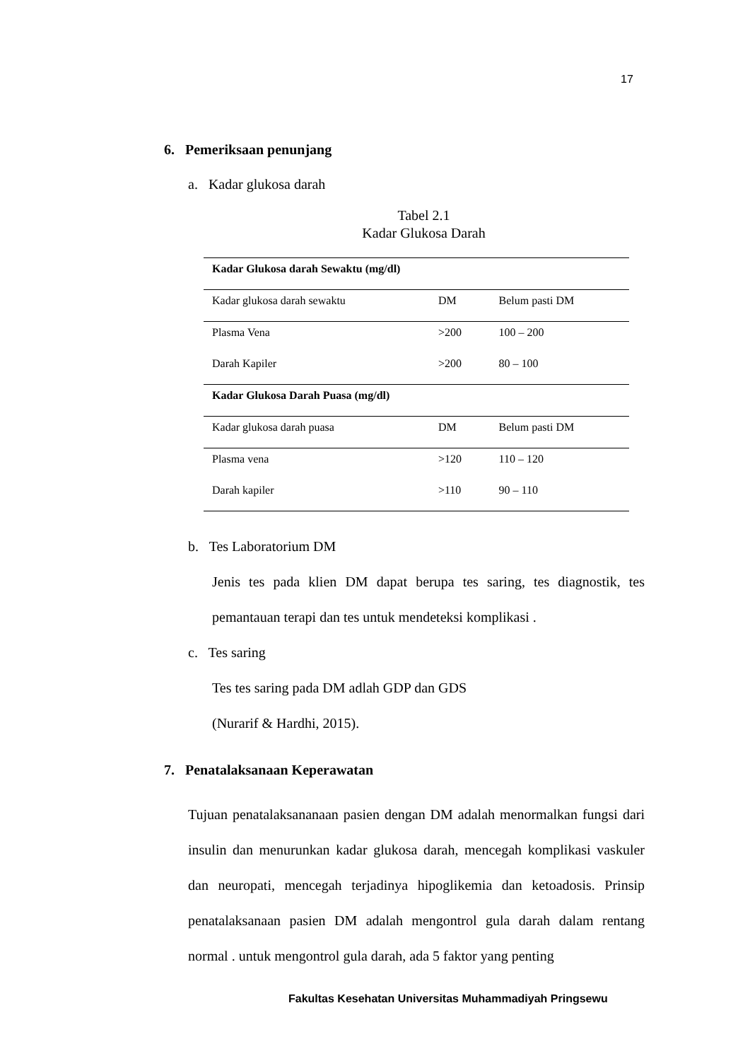17
6. Pemeriksaan penunjang
a. Kadar glukosa darah
Tabel 2.1
Kadar Glukosa Darah
| Kadar Glukosa darah Sewaktu (mg/dl) | | |
| Kadar glukosa darah sewaktu | DM | Belum pasti DM |
| Plasma Vena | >200 | 100 – 200 |
| Darah Kapiler | >200 | 80 – 100 |
| Kadar Glukosa Darah Puasa (mg/dl) | | |
| Kadar glukosa darah puasa | DM | Belum pasti DM |
| Plasma vena | >120 | 110 – 120 |
| Darah kapiler | >110 | 90 – 110 |
b. Tes Laboratorium DM
Jenis tes pada klien DM dapat berupa tes saring, tes diagnostik, tes pemantauan terapi dan tes untuk mendeteksi komplikasi .
c. Tes saring
Tes tes saring pada DM adlah GDP dan GDS
(Nurarif & Hardhi, 2015).
7. Penatalaksanaan Keperawatan
Tujuan penatalaksananaan pasien dengan DM adalah menormalkan fungsi dari insulin dan menurunkan kadar glukosa darah, mencegah komplikasi vaskuler dan neuropati, mencegah terjadinya hipoglikemia dan ketoadosis. Prinsip penatalaksanaan pasien DM adalah mengontrol gula darah dalam rentang normal . untuk mengontrol gula darah, ada 5 faktor yang penting
Fakultas Kesehatan Universitas Muhammadiyah Pringsewu